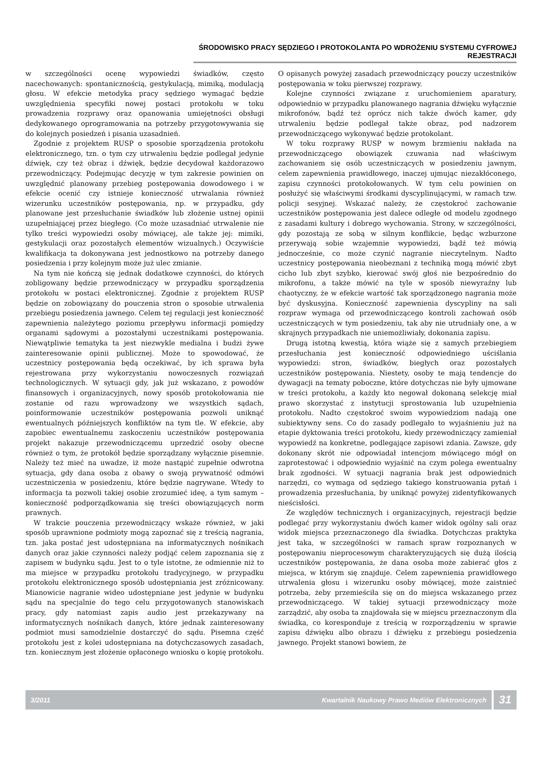ŚRODOWISKO PRACY SĘDZIEGO I PROTOKOLANTA PO WDROŻENIU SYSTEMU CYFROWEJ REJESTRACJI
w szczególności ocenę wypowiedzi świadków, często nacechowanych: spontanicznością, gestykulacją, mimiką, modulacją głosu. W efekcie metodyka pracy sędziego wymagać będzie uwzględnienia specyfiki nowej postaci protokołu w toku prowadzenia rozprawy oraz opanowania umiejętności obsługi dedykowanego oprogramowania na potrzeby przygotowywania się do kolejnych posiedzeń i pisania uzasadnień.
Zgodnie z projektem RUSP o sposobie sporządzenia protokołu elektronicznego, tzn. o tym czy utrwaleniu będzie podlegał jedynie dźwięk, czy też obraz i dźwięk, będzie decydował każdorazowo przewodniczący. Podejmując decyzję w tym zakresie powinien on uwzględnić planowany przebieg postępowania dowodowego i w efekcie ocenić czy istnieje konieczność utrwalania również wizerunku uczestników postępowania, np. w przypadku, gdy planowane jest przesłuchanie świadków lub złożenie ustnej opinii uzupełniającej przez biegłego. (Co może uzasadniać utrwalenie nie tylko treści wypowiedzi osoby mówiącej, ale także jej: mimiki, gestykulacji oraz pozostałych elementów wizualnych.) Oczywiście kwalifikacja ta dokonywana jest jednostkowo na potrzeby danego posiedzenia i przy kolejnym może już ulec zmianie.
Na tym nie kończą się jednak dodatkowe czynności, do których zobligowany będzie przewodniczący w przypadku sporządzenia protokołu w postaci elektronicznej. Zgodnie z projektem RUSP będzie on zobowiązany do pouczenia stron o sposobie utrwalenia przebiegu posiedzenia jawnego. Celem tej regulacji jest konieczność zapewnienia należytego poziomu przepływu informacji pomiędzy organami sądowymi a pozostałymi uczestnikami postępowania. Niewątpliwie tematyka ta jest niezwykle medialna i budzi żywe zainteresowanie opinii publicznej. Może to spowodować, że uczestnicy postępowania będą oczekiwać, by ich sprawa była rejestrowana przy wykorzystaniu nowoczesnych rozwiązań technologicznych. W sytuacji gdy, jak już wskazano, z powodów finansowych i organizacyjnych, nowy sposób protokołowania nie zostanie od razu wprowadzony we wszystkich sądach, poinformowanie uczestników postępowania pozwoli uniknąć ewentualnych późniejszych konfliktów na tym tle. W efekcie, aby zapobiec ewentualnemu zaskoczeniu uczestników postępowania projekt nakazuje przewodniczącemu uprzedzić osoby obecne również o tym, że protokół będzie sporządzany wyłącznie pisemnie. Należy też mieć na uwadze, iż może nastąpić zupełnie odwrotna sytuacja, gdy dana osoba z obawy o swoją prywatność odmówi uczestniczenia w posiedzeniu, które będzie nagrywane. Wtedy to informacja ta pozwoli takiej osobie zrozumieć ideę, a tym samym – konieczność podporządkowania się treści obowiązujących norm prawnych.
W trakcie pouczenia przewodniczący wskaże również, w jaki sposób uprawnione podmioty mogą zapoznać się z treścią nagrania, tzn. jaka postać jest udostępniana na informatycznych nośnikach danych oraz jakie czynności należy podjąć celem zapoznania się z zapisem w budynku sądu. Jest to o tyle istotne, że odmiennie niż to ma miejsce w przypadku protokołu tradycyjnego, w przypadku protokołu elektronicznego sposób udostępniania jest zróżnicowany. Mianowicie nagranie wideo udostępniane jest jedynie w budynku sądu na specjalnie do tego celu przygotowanych stanowiskach pracy, gdy natomiast zapis audio jest przekazywany na informatycznych nośnikach danych, które jednak zainteresowany podmiot musi samodzielnie dostarczyć do sądu. Pisemna część protokołu jest z kolei udostępniana na dotychczasowych zasadach, tzn. koniecznym jest złożenie opłaconego wniosku o kopię protokołu. O opisanych powyżej zasadach przewodniczący pouczy uczestników postępowania w toku pierwszej rozprawy.
Kolejne czynności związane z uruchomieniem aparatury, odpowiednio w przypadku planowanego nagrania dźwięku wyłącznie mikrofonów, bądź też oprócz nich także dwóch kamer, gdy utrwaleniu będzie podlegał także obraz, pod nadzorem przewodniczącego wykonywać będzie protokolant.
W toku rozprawy RUSP w nowym brzmieniu nakłada na przewodniczącego obowiązek czuwania nad właściwym zachowaniem się osób uczestniczących w posiedzeniu jawnym, celem zapewnienia prawidłowego, inaczej ujmując niezakłóconego, zapisu czynności protokołowanych. W tym celu powinien on posłużyć się właściwymi środkami dyscyplinującymi, w ramach tzw. policji sesyjnej. Wskazać należy, że częstokroć zachowanie uczestników postępowania jest dalece odległe od modelu zgodnego z zasadami kultury i dobrego wychowania. Strony, w szczególności, gdy pozostają ze sobą w silnym konflikcie, będąc wzburzone przerywają sobie wzajemnie wypowiedzi, bądź też mówią jednocześnie, co może czynić nagranie nieczytelnym. Nadto uczestnicy postępowania nieobeznani z techniką mogą mówić zbyt cicho lub zbyt szybko, kierować swój głoś nie bezpośrednio do mikrofonu, a także mówić na tyle w sposób niewyraźny lub chaotyczny, że w efekcie wartość tak sporządzonego nagrania może być dyskusyjna. Konieczność zapewnienia dyscypliny na sali rozpraw wymaga od przewodniczącego kontroli zachowań osób uczestniczących w tym posiedzeniu, tak aby nie utrudniały one, a w skrajnych przypadkach nie uniemożliwiały, dokonania zapisu.
Drugą istotną kwestią, która wiąże się z samych przebiegiem przesłuchania jest konieczność odpowiedniego uściślania wypowiedzi: stron, świadków, biegłych oraz pozostałych uczestników postępowania. Niestety, osoby te mają tendencje do dywagacji na tematy poboczne, które dotychczas nie były ujmowane w treści protokołu, a każdy kto negował dokonaną selekcję miał prawo skorzystać z instytucji sprostowania lub uzupełnienia protokołu. Nadto częstokroć swoim wypowiedziom nadają one subiektywny sens. Co do zasady podlegało to wyjaśnieniu już na etapie dyktowania treści protokołu, kiedy przewodniczący zamieniał wypowiedź na konkretne, podlegające zapisowi zdania. Zawsze, gdy dokonany skrót nie odpowiadał intencjom mówiącego mógł on zaprotestować i odpowiednio wyjaśnić na czym polega ewentualny brak zgodności. W sytuacji nagrania brak jest odpowiednich narzędzi, co wymaga od sędziego takiego konstruowania pytań i prowadzenia przesłuchania, by uniknąć powyżej zidentyfikowanych nieścisłości.
Ze względów technicznych i organizacyjnych, rejestracji będzie podlegać przy wykorzystaniu dwóch kamer widok ogólny sali oraz widok miejsca przeznaczonego dla świadka. Dotychczas praktyka jest taka, w szczególności w ramach spraw rozpoznanych w postępowaniu nieprocesowym charakteryzujących się dużą ilością uczestników postępowania, że dana osoba może zabierać głos z miejsca, w którym się znajduje. Celem zapewnienia prawidłowego utrwalenia głosu i wizerunku osoby mówiącej, może zaistnieć potrzeba, żeby przemieściła się on do miejsca wskazanego przez przewodniczącego. W takiej sytuacji przewodniczący może zarządzić, aby osoba ta znajdowała się w miejscu przeznaczonym dla świadka, co koresponduje z treścią w rozporządzeniu w sprawie zapisu dźwięku albo obrazu i dźwięku z przebiegu posiedzenia jawnego. Projekt stanowi bowiem, że
3/2011 Kwartalnik Naukowy Prawo Mediów Elektronicznych
31